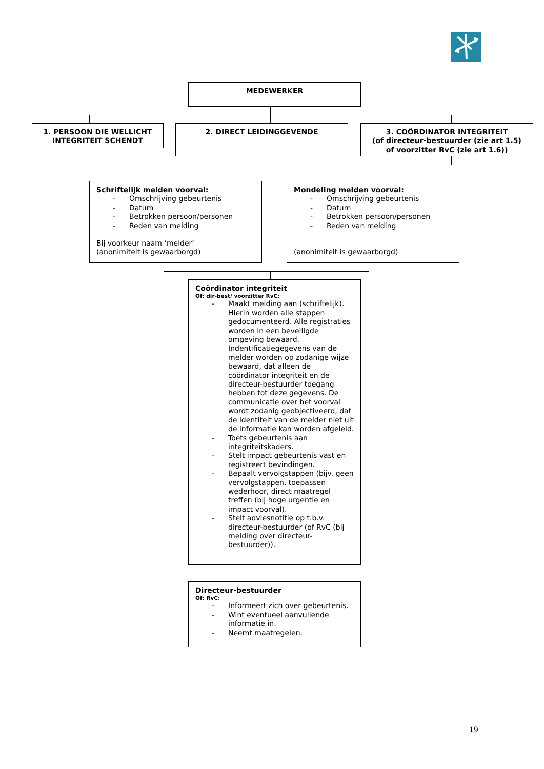MEDEWERKER
1. PERSOON DIE WELLICHT
INTEGRITEIT SCHENDT
2. DIRECT LEIDINGGEVENDE 3. COÖRDINATOR INTEGRITEIT
(of directeur-bestuurder (zie art 1.5)
of voorzitter RvC (zie art 1.6))
Schriftelijk melden voorval:
- Omschrijving gebeurtenis
- Datum
- Betrokken persoon/personen
- Reden van melding
Bij voorkeur naam ‘melder’
(anonimiteit is gewaarborgd)
Mondeling melden voorval:
- Omschrijving gebeurtenis
- Datum
- Betrokken persoon/personen
- Reden van melding
(anonimiteit is gewaarborgd)
Coördinator integriteit
Of: dir-best/ voorzitter RvC:
- Maakt melding aan (schriftelijk). Hierin worden alle stappen gedocumenteerd. Alle registraties worden in een beveiligde omgeving bewaard. Indentificatiegegevens van de melder worden op zodanige wijze bewaard, dat alleen de coördinator integriteit en de directeur-bestuurder toegang hebben tot deze gegevens. De communicatie over het voorval wordt zodanig geobjectiveerd, dat de identiteit van de melder niet uit de informatie kan worden afgeleid.
- Toets gebeurtenis aan integriteitskaders.
- Stelt impact gebeurtenis vast en registreert bevindingen.
- Bepaalt vervolgstappen (bijv. geen vervolgstappen, toepassen wederhoor, direct maatregel treffen (bij hoge urgentie en impact voorval).
- Stelt adviesnotitie op t.b.v. directeur-bestuurder (of RvC (bij melding over directeur-bestuurder)).
Directeur-bestuurder
Of: RvC:
- Informeert zich over gebeurtenis.
- Wint eventueel aanvullende informatie in.
- Neemt maatregelen.
19